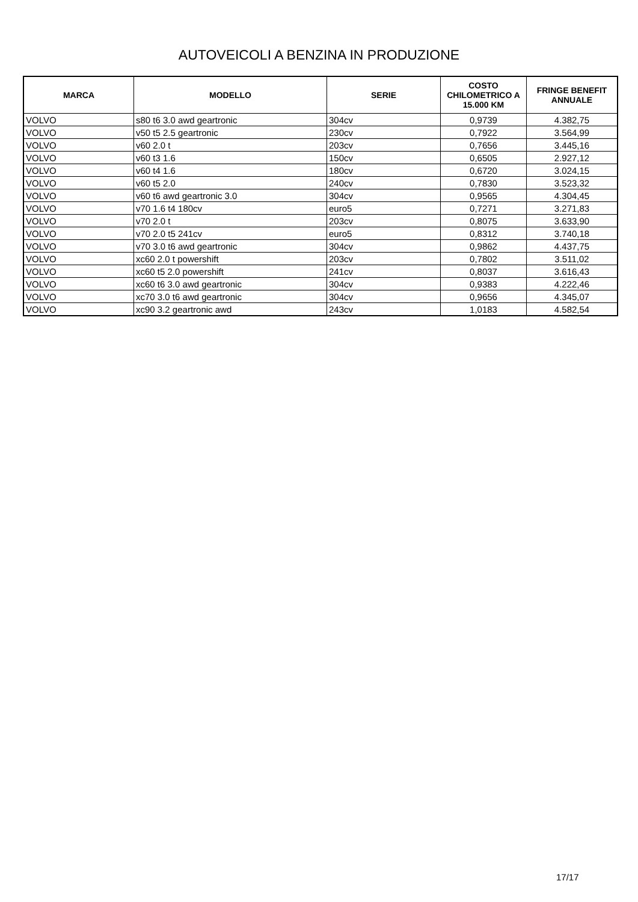AUTOVEICOLI A BENZINA IN PRODUZIONE
| MARCA | MODELLO | SERIE | COSTO CHILOMETRICO A 15.000 KM | FRINGE BENEFIT ANNUALE |
| --- | --- | --- | --- | --- |
| VOLVO | s80 t6 3.0 awd geartronic | 304cv | 0,9739 | 4.382,75 |
| VOLVO | v50 t5 2.5 geartronic | 230cv | 0,7922 | 3.564,99 |
| VOLVO | v60 2.0 t | 203cv | 0,7656 | 3.445,16 |
| VOLVO | v60 t3 1.6 | 150cv | 0,6505 | 2.927,12 |
| VOLVO | v60 t4 1.6 | 180cv | 0,6720 | 3.024,15 |
| VOLVO | v60 t5 2.0 | 240cv | 0,7830 | 3.523,32 |
| VOLVO | v60 t6 awd geartronic 3.0 | 304cv | 0,9565 | 4.304,45 |
| VOLVO | v70 1.6 t4 180cv | euro5 | 0,7271 | 3.271,83 |
| VOLVO | v70 2.0 t | 203cv | 0,8075 | 3.633,90 |
| VOLVO | v70 2.0 t5 241cv | euro5 | 0,8312 | 3.740,18 |
| VOLVO | v70 3.0 t6 awd geartronic | 304cv | 0,9862 | 4.437,75 |
| VOLVO | xc60 2.0 t powershift | 203cv | 0,7802 | 3.511,02 |
| VOLVO | xc60 t5 2.0 powershift | 241cv | 0,8037 | 3.616,43 |
| VOLVO | xc60 t6 3.0 awd geartronic | 304cv | 0,9383 | 4.222,46 |
| VOLVO | xc70 3.0 t6 awd geartronic | 304cv | 0,9656 | 4.345,07 |
| VOLVO | xc90 3.2 geartronic awd | 243cv | 1,0183 | 4.582,54 |
17/17